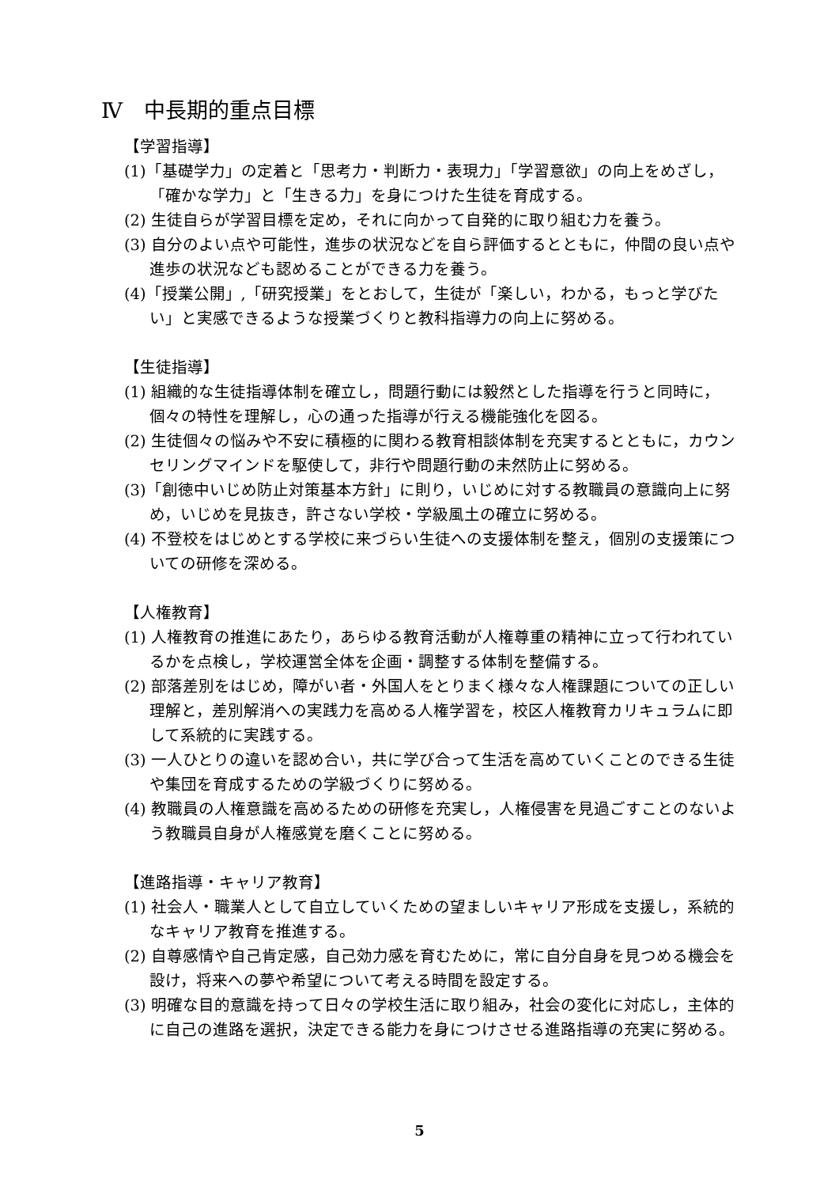Ⅳ　中長期的重点目標
【学習指導】
(1)「基礎学力」の定着と「思考力・判断力・表現力」「学習意欲」の向上をめざし，「確かな学力」と「生きる力」を身につけた生徒を育成する。
(2) 生徒自らが学習目標を定め，それに向かって自発的に取り組む力を養う。
(3) 自分のよい点や可能性，進歩の状況などを自ら評価するとともに，仲間の良い点や進歩の状況なども認めることができる力を養う。
(4)「授業公開」,「研究授業」をとおして，生徒が「楽しい，わかる，もっと学びたい」と実感できるような授業づくりと教科指導力の向上に努める。
【生徒指導】
(1) 組織的な生徒指導体制を確立し，問題行動には毅然とした指導を行うと同時に，個々の特性を理解し，心の通った指導が行える機能強化を図る。
(2) 生徒個々の悩みや不安に積極的に関わる教育相談体制を充実するとともに，カウンセリングマインドを駆使して，非行や問題行動の未然防止に努める。
(3)「創徳中いじめ防止対策基本方針」に則り，いじめに対する教職員の意識向上に努め，いじめを見抜き，許さない学校・学級風土の確立に努める。
(4) 不登校をはじめとする学校に来づらい生徒への支援体制を整え，個別の支援策についての研修を深める。
【人権教育】
(1) 人権教育の推進にあたり，あらゆる教育活動が人権尊重の精神に立って行われているかを点検し，学校運営全体を企画・調整する体制を整備する。
(2) 部落差別をはじめ，障がい者・外国人をとりまく様々な人権課題についての正しい理解と，差別解消への実践力を高める人権学習を，校区人権教育カリキュラムに即して系統的に実践する。
(3) 一人ひとりの違いを認め合い，共に学び合って生活を高めていくことのできる生徒や集団を育成するための学級づくりに努める。
(4) 教職員の人権意識を高めるための研修を充実し，人権侵害を見過ごすことのないよう教職員自身が人権感覚を磨くことに努める。
【進路指導・キャリア教育】
(1) 社会人・職業人として自立していくための望ましいキャリア形成を支援し，系統的なキャリア教育を推進する。
(2) 自尊感情や自己肯定感，自己効力感を育むために，常に自分自身を見つめる機会を設け，将来への夢や希望について考える時間を設定する。
(3) 明確な目的意識を持って日々の学校生活に取り組み，社会の変化に対応し，主体的に自己の進路を選択，決定できる能力を身につけさせる進路指導の充実に努める。
5